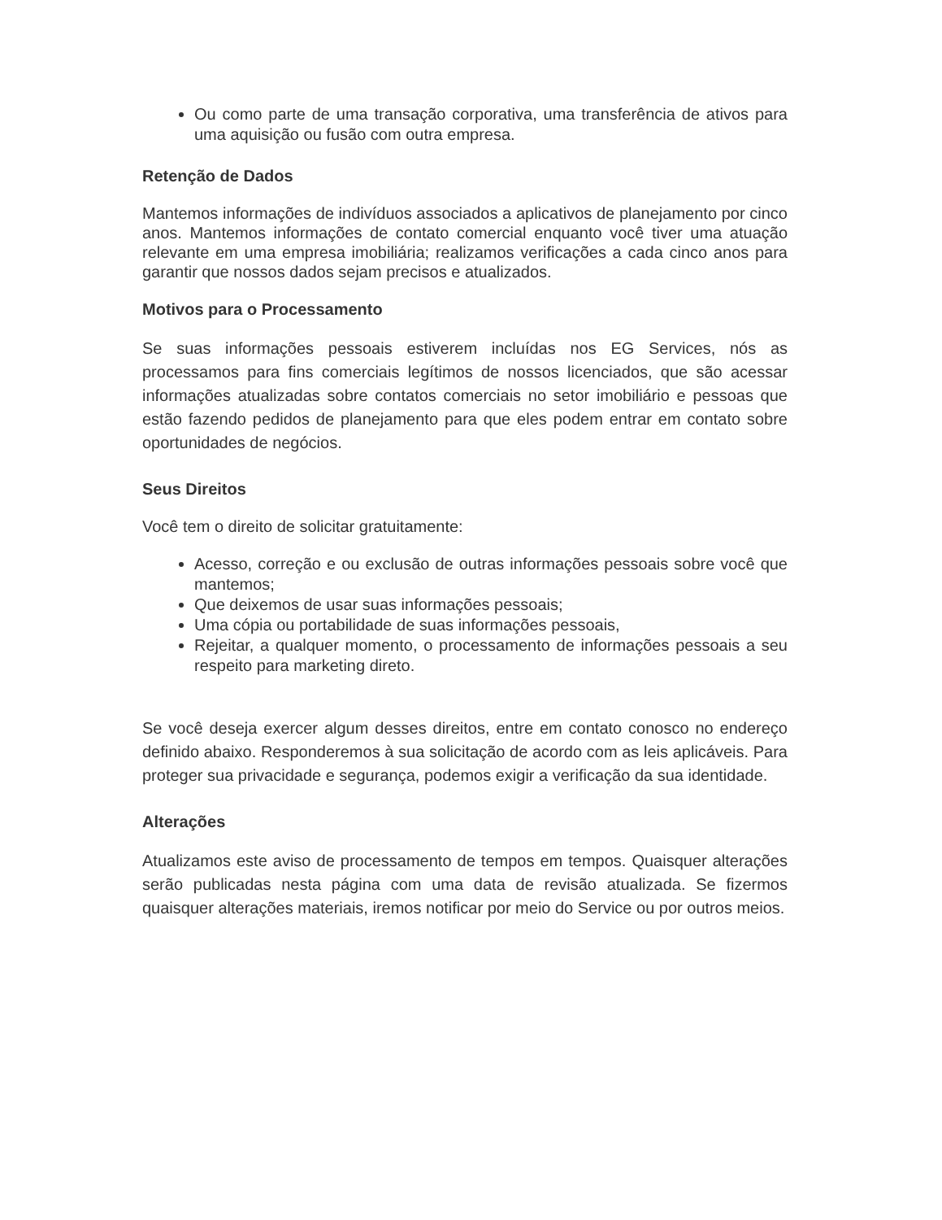Ou como parte de uma transação corporativa, uma transferência de ativos para uma aquisição ou fusão com outra empresa.
Retenção de Dados
Mantemos informações de indivíduos associados a aplicativos de planejamento por cinco anos. Mantemos informações de contato comercial enquanto você tiver uma atuação relevante em uma empresa imobiliária; realizamos verificações a cada cinco anos para garantir que nossos dados sejam precisos e atualizados.
Motivos para o Processamento
Se suas informações pessoais estiverem incluídas nos EG Services, nós as processamos para fins comerciais legítimos de nossos licenciados, que são acessar informações atualizadas sobre contatos comerciais no setor imobiliário e pessoas que estão fazendo pedidos de planejamento para que eles podem entrar em contato sobre oportunidades de negócios.
Seus Direitos
Você tem o direito de solicitar gratuitamente:
Acesso, correção e ou exclusão de outras informações pessoais sobre você que mantemos;
Que deixemos de usar suas informações pessoais;
Uma cópia ou portabilidade de suas informações pessoais,
Rejeitar, a qualquer momento, o processamento de informações pessoais a seu respeito para marketing direto.
Se você deseja exercer algum desses direitos, entre em contato conosco no endereço definido abaixo. Responderemos à sua solicitação de acordo com as leis aplicáveis. Para proteger sua privacidade e segurança, podemos exigir a verificação da sua identidade.
Alterações
Atualizamos este aviso de processamento de tempos em tempos. Quaisquer alterações serão publicadas nesta página com uma data de revisão atualizada. Se fizermos quaisquer alterações materiais, iremos notificar por meio do Service ou por outros meios.